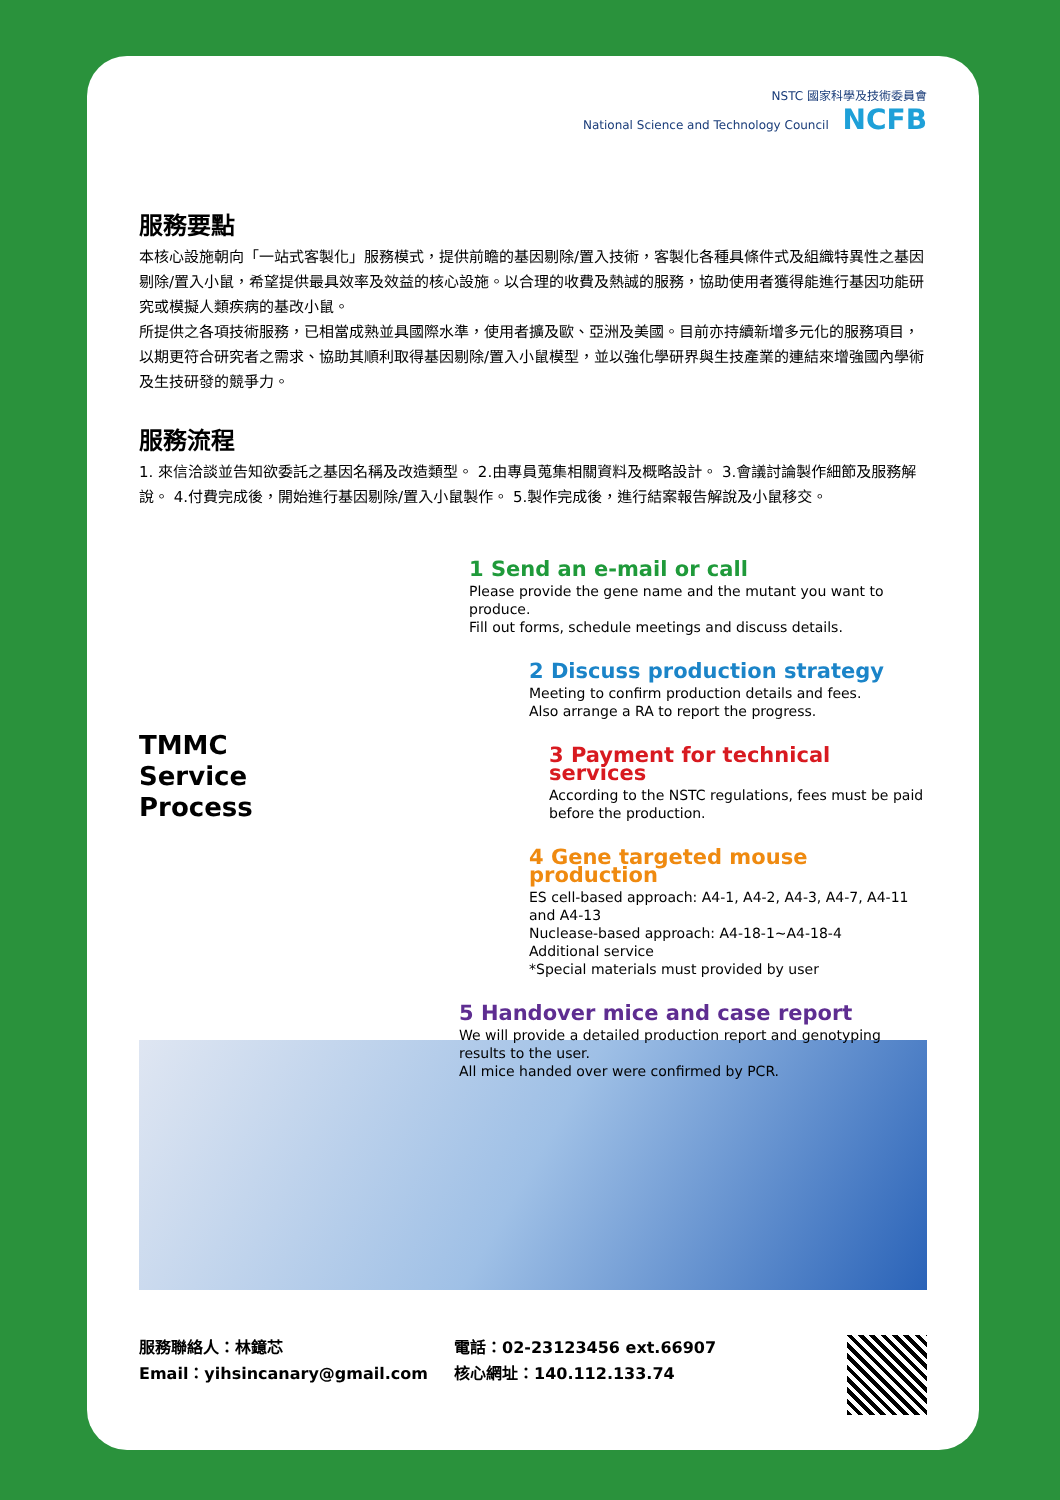NSTC 國家科學及技術委員會
National Science and Technology Council NCFB
服務要點
本核心設施朝向「一站式客製化」服務模式，提供前瞻的基因剔除/置入技術，客製化各種具條件式及組織特異性之基因剔除/置入小鼠，希望提供最具效率及效益的核心設施。以合理的收費及熱誠的服務，協助使用者獲得能進行基因功能研究或模擬人類疾病的基改小鼠。
所提供之各項技術服務，已相當成熟並具國際水準，使用者擴及歐、亞洲及美國。目前亦持續新增多元化的服務項目，以期更符合研究者之需求、協助其順利取得基因剔除/置入小鼠模型，並以強化學研界與生技產業的連結來增強國內學術及生技研發的競爭力。
服務流程
1. 來信洽談並告知欲委託之基因名稱及改造類型。 2.由專員蒐集相關資料及概略設計。 3.會議討論製作細節及服務解說。 4.付費完成後，開始進行基因剔除/置入小鼠製作。 5.製作完成後，進行結案報告解說及小鼠移交。
TMMC
Service
Process
1 Send an e-mail or call
Please provide the gene name and the mutant you want to produce.
Fill out forms, schedule meetings and discuss details.
2 Discuss production strategy
Meeting to confirm production details and fees.
Also arrange a RA to report the progress.
3 Payment for technical services
According to the NSTC regulations, fees must be paid
before the production.
4 Gene targeted mouse production
ES cell-based approach: A4-1, A4-2, A4-3, A4-7, A4-11 and A4-13
Nuclease-based approach: A4-18-1~A4-18-4
Additional service
*Special materials must provided by user
5 Handover mice and case report
We will provide a detailed production report and genotyping results to the user.
All mice handed over were confirmed by PCR.
服務聯絡人：林鐿芯
Email：yihsincanary@gmail.com
電話：02-23123456 ext.66907
核心網址：140.112.133.74